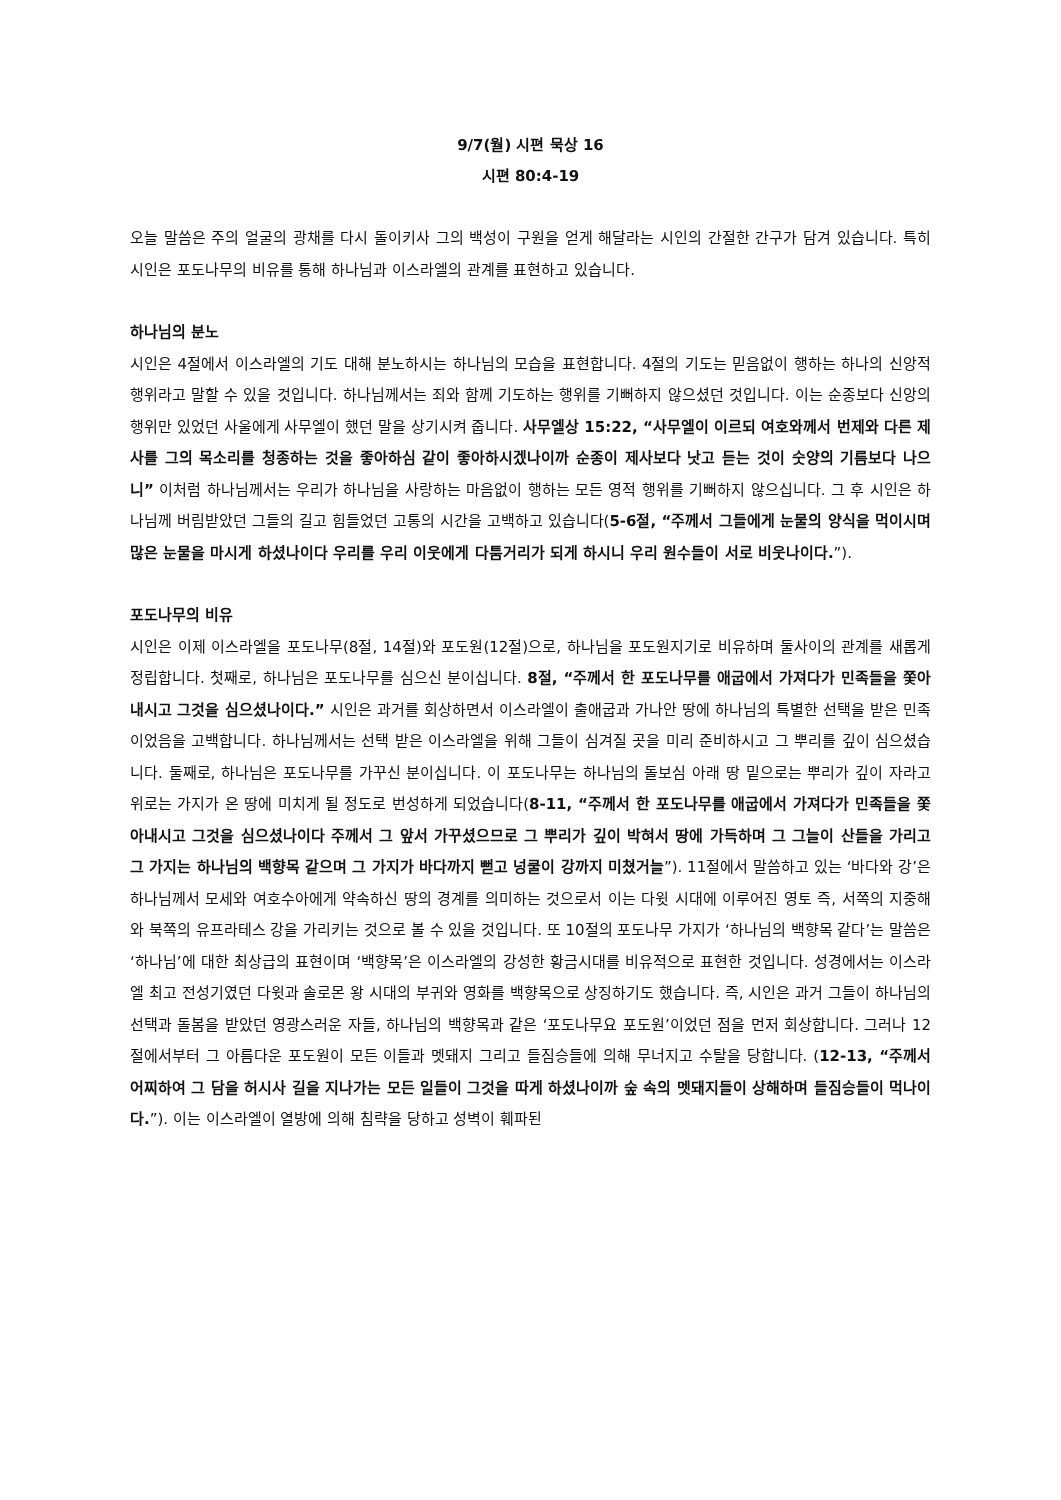9/7(월) 시편 묵상 16
시편 80:4-19
오늘 말씀은 주의 얼굴의 광채를 다시 돌이키사 그의 백성이 구원을 얻게 해달라는 시인의 간절한 간구가 담겨 있습니다. 특히 시인은 포도나무의 비유를 통해 하나님과 이스라엘의 관계를 표현하고 있습니다.
하나님의 분노
시인은 4절에서 이스라엘의 기도 대해 분노하시는 하나님의 모습을 표현합니다. 4절의 기도는 믿음없이 행하는 하나의 신앙적 행위라고 말할 수 있을 것입니다. 하나님께서는 죄와 함께 기도하는 행위를 기뻐하지 않으셨던 것입니다. 이는 순종보다 신앙의 행위만 있었던 사울에게 사무엘이 했던 말을 상기시켜 줍니다. 사무엘상 15:22, “사무엘이 이르되 여호와께서 번제와 다른 제사를 그의 목소리를 청종하는 것을 좋아하심 같이 좋아하시겠나이까 순종이 제사보다 낫고 듣는 것이 숫양의 기름보다 나으니” 이처럼 하나님께서는 우리가 하나님을 사랑하는 마음없이 행하는 모든 영적 행위를 기뻐하지 않으십니다. 그 후 시인은 하나님께 버림받았던 그들의 길고 힘들었던 고통의 시간을 고백하고 있습니다(5-6절, “주께서 그들에게 눈물의 양식을 먹이시며 많은 눈물을 마시게 하셨나이다 우리를 우리 이웃에게 다툼거리가 되게 하시니 우리 원수들이 서로 비웃나이다.”).
포도나무의 비유
시인은 이제 이스라엘을 포도나무(8절, 14절)와 포도원(12절)으로, 하나님을 포도원지기로 비유하며 둘사이의 관계를 새롭게 정립합니다. 첫째로, 하나님은 포도나무를 심으신 분이십니다. 8절, “주께서 한 포도나무를 애굽에서 가져다가 민족들을 쫓아내시고 그것을 심으셨나이다.” 시인은 과거를 회상하면서 이스라엘이 출애굽과 가나안 땅에 하나님의 특별한 선택을 받은 민족이었음을 고백합니다. 하나님께서는 선택 받은 이스라엘을 위해 그들이 심겨질 곳을 미리 준비하시고 그 뿌리를 깊이 심으셨습니다. 둘째로, 하나님은 포도나무를 가꾸신 분이십니다. 이 포도나무는 하나님의 돌보심 아래 땅 밑으로는 뿌리가 깊이 자라고 위로는 가지가 온 땅에 미치게 될 정도로 번성하게 되었습니다(8-11, “주께서 한 포도나무를 애굽에서 가져다가 민족들을 쫓아내시고 그것을 심으셨나이다 주께서 그 앞서 가꾸셨으므로 그 뿌리가 깊이 박혀서 땅에 가득하며 그 그늘이 산들을 가리고 그 가지는 하나님의 백향목 같으며 그 가지가 바다까지 뻗고 넝쿨이 강까지 미쳤거늘”). 11절에서 말씀하고 있는 ‘바다와 강’은 하나님께서 모세와 여호수아에게 약속하신 땅의 경계를 의미하는 것으로서 이는 다윗 시대에 이루어진 영토 즉, 서쪽의 지중해와 북쪽의 유프라테스 강을 가리키는 것으로 볼 수 있을 것입니다. 또 10절의 포도나무 가지가 ‘하나님의 백향목 같다’는 말씀은 ‘하나님’에 대한 최상급의 표현이며 ‘백향목’은 이스라엘의 강성한 황금시대를 비유적으로 표현한 것입니다. 성경에서는 이스라엘 최고 전성기였던 다윗과 솔로몬 왕 시대의 부귀와 영화를 백향목으로 상징하기도 했습니다. 즉, 시인은 과거 그들이 하나님의 선택과 돌봄을 받았던 영광스러운 자들, 하나님의 백향목과 같은 ‘포도나무요 포도원’이었던 점을 먼저 회상합니다. 그러나 12절에서부터 그 아름다운 포도원이 모든 이들과 멧돼지 그리고 들짐승들에 의해 무너지고 수탈을 당합니다. (12-13, “주께서 어찌하여 그 담을 허시사 길을 지나가는 모든 일들이 그것을 따게 하셨나이까 숲 속의 멧돼지들이 상해하며 들짐승들이 먹나이다.”). 이는 이스라엘이 열방에 의해 침략을 당하고 성벽이 훼파된